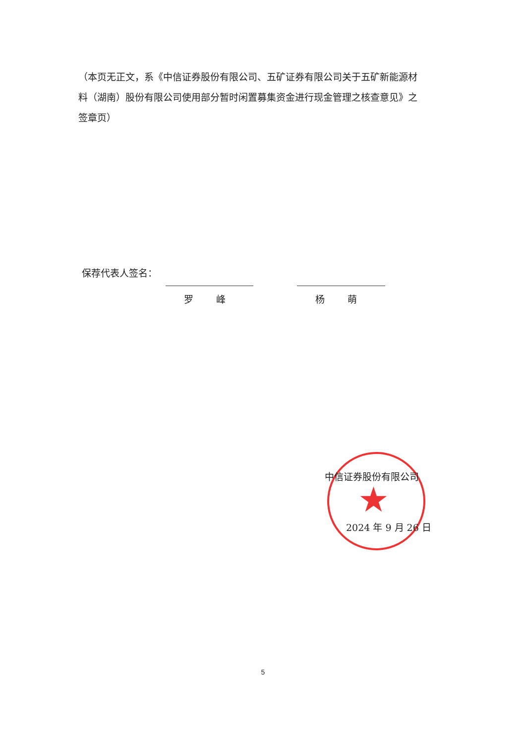（本页无正文，系《中信证券股份有限公司、五矿证券有限公司关于五矿新能源材料（湖南）股份有限公司使用部分暂时闲置募集资金进行现金管理之核查意见》之签章页）
保荐代表人签名：
罗 峰 杨 萌
★
中信证券股份有限公司
2024 年 9 月 26 日
5